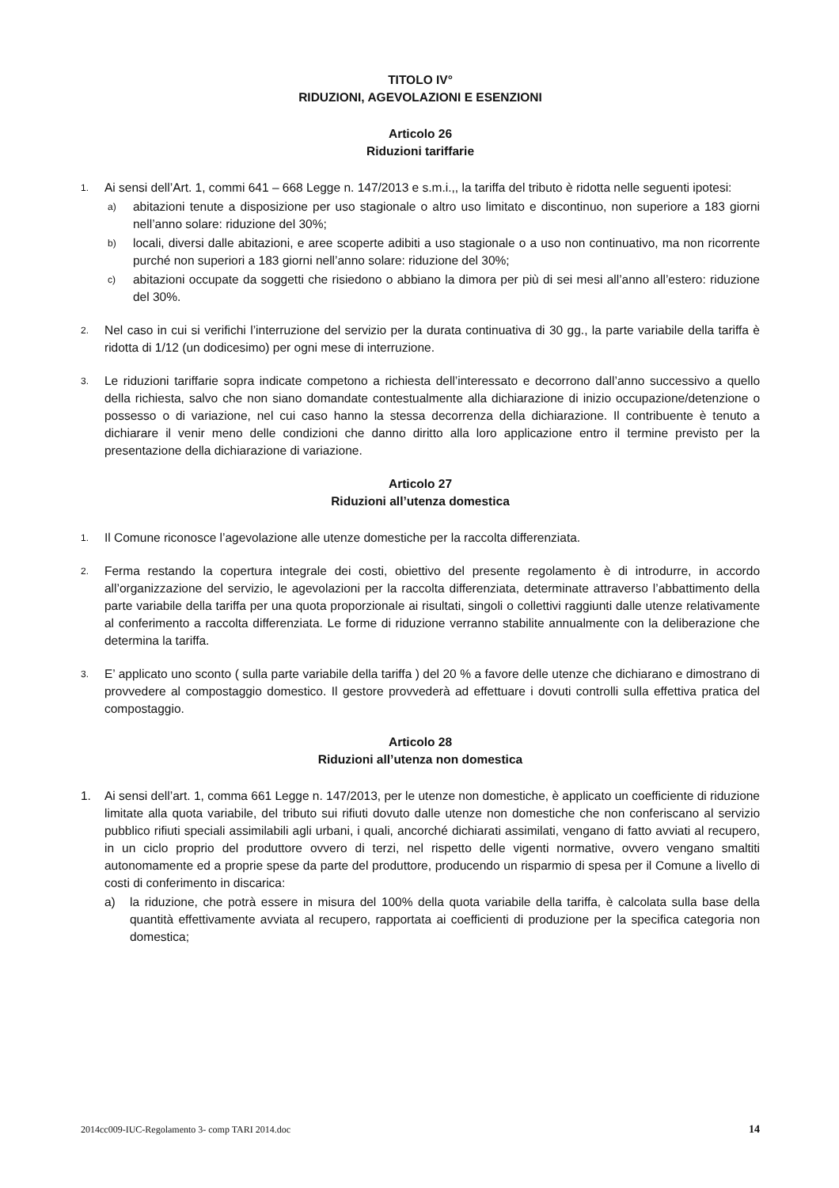TITOLO IV°
RIDUZIONI, AGEVOLAZIONI E ESENZIONI
Articolo 26
Riduzioni tariffarie
1.
Ai sensi dell’Art. 1, commi 641 – 668 Legge n. 147/2013 e s.m.i.,, la tariffa del tributo è ridotta nelle seguenti ipotesi:
a)
abitazioni tenute a disposizione per uso stagionale o altro uso limitato e discontinuo, non superiore a 183 giorni nell’anno solare: riduzione del 30%;
b)
locali, diversi dalle abitazioni, e aree scoperte adibiti a uso stagionale o a uso non continuativo, ma non ricorrente purché non superiori a 183 giorni nell’anno solare: riduzione del 30%;
c)
abitazioni occupate da soggetti che risiedono o abbiano la dimora per più di sei mesi all’anno all’estero: riduzione del 30%.
2.
Nel caso in cui si verifichi l’interruzione del servizio per la durata continuativa di 30 gg., la parte variabile della tariffa è ridotta di 1/12 (un dodicesimo) per ogni mese di interruzione.
3.
Le riduzioni tariffarie sopra indicate competono a richiesta dell’interessato e decorrono dall’anno successivo a quello della richiesta, salvo che non siano domandate contestualmente alla dichiarazione di inizio occupazione/detenzione o possesso o di variazione, nel cui caso hanno la stessa decorrenza della dichiarazione. Il contribuente è tenuto a dichiarare il venir meno delle condizioni che danno diritto alla loro applicazione entro il termine previsto per la presentazione della dichiarazione di variazione.
Articolo 27
Riduzioni all’utenza domestica
1.
Il Comune riconosce l’agevolazione alle utenze domestiche per la raccolta differenziata.
2.
Ferma restando la copertura integrale dei costi, obiettivo del presente regolamento è di introdurre, in accordo all’organizzazione del servizio, le agevolazioni per la raccolta differenziata, determinate attraverso l’abbattimento della parte variabile della tariffa per una quota proporzionale ai risultati, singoli o collettivi raggiunti dalle utenze relativamente al conferimento a raccolta differenziata. Le forme di riduzione verranno stabilite annualmente con la deliberazione che determina la tariffa.
3.
E’ applicato uno sconto ( sulla parte variabile della tariffa ) del 20 % a favore delle utenze che dichiarano e dimostrano di provvedere al compostaggio domestico. Il gestore provvederà ad effettuare i dovuti controlli sulla effettiva pratica del compostaggio.
Articolo 28
Riduzioni all’utenza non domestica
1. Ai sensi dell’art. 1, comma 661 Legge n. 147/2013, per le utenze non domestiche, è applicato un coefficiente di riduzione limitate alla quota variabile, del tributo sui rifiuti dovuto dalle utenze non domestiche che non conferiscano al servizio pubblico rifiuti speciali assimilabili agli urbani, i quali, ancorché dichiarati assimilati, vengano di fatto avviati al recupero, in un ciclo proprio del produttore ovvero di terzi, nel rispetto delle vigenti normative, ovvero vengano smaltiti autonomamente ed a proprie spese da parte del produttore, producendo un risparmio di spesa per il Comune a livello di costi di conferimento in discarica:
a) la riduzione, che potrà essere in misura del 100% della quota variabile della tariffa, è calcolata sulla base della quantità effettivamente avviata al recupero, rapportata ai coefficienti di produzione per la specifica categoria non domestica;
2014cc009-IUC-Regolamento 3- comp TARI 2014.doc 14